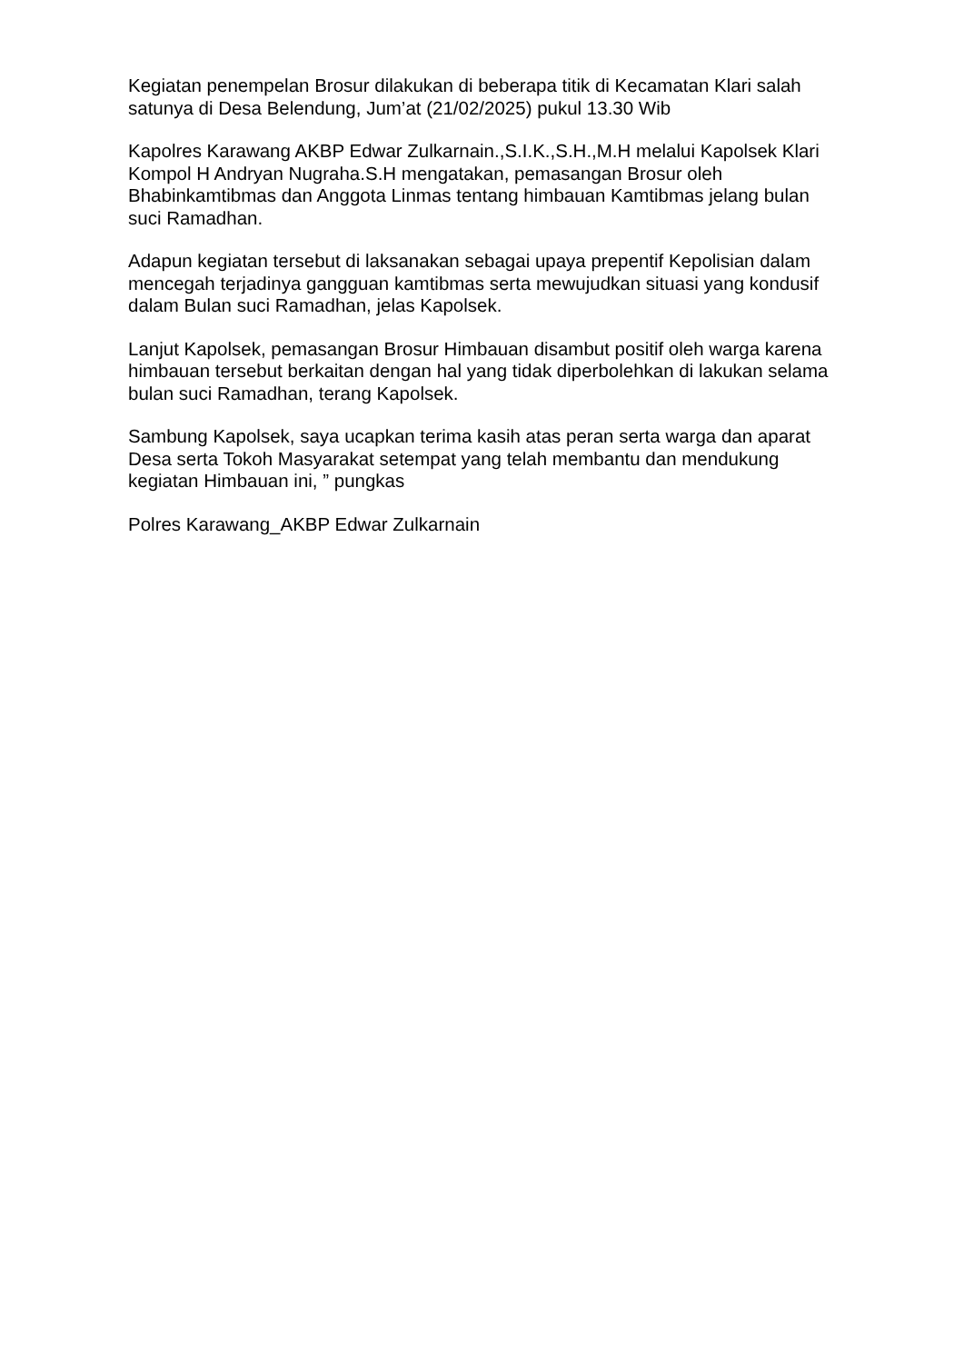Kegiatan penempelan Brosur dilakukan di beberapa titik di Kecamatan Klari salah satunya di Desa Belendung, Jum’at (21/02/2025) pukul 13.30 Wib
Kapolres Karawang AKBP Edwar Zulkarnain.,S.I.K.,S.H.,M.H melalui Kapolsek Klari Kompol H Andryan Nugraha.S.H mengatakan, pemasangan Brosur oleh Bhabinkamtibmas dan Anggota Linmas tentang himbauan Kamtibmas jelang bulan suci Ramadhan.
Adapun kegiatan tersebut di laksanakan sebagai upaya prepentif Kepolisian dalam mencegah terjadinya gangguan kamtibmas serta mewujudkan situasi yang kondusif dalam Bulan suci Ramadhan, jelas Kapolsek.
Lanjut Kapolsek, pemasangan Brosur Himbauan disambut positif oleh warga karena himbauan tersebut berkaitan dengan hal yang tidak diperbolehkan di lakukan selama bulan suci Ramadhan, terang Kapolsek.
Sambung Kapolsek, saya ucapkan terima kasih atas peran serta warga dan aparat Desa serta Tokoh Masyarakat setempat yang telah membantu dan mendukung kegiatan Himbauan ini, ” pungkas
Polres Karawang_AKBP Edwar Zulkarnain